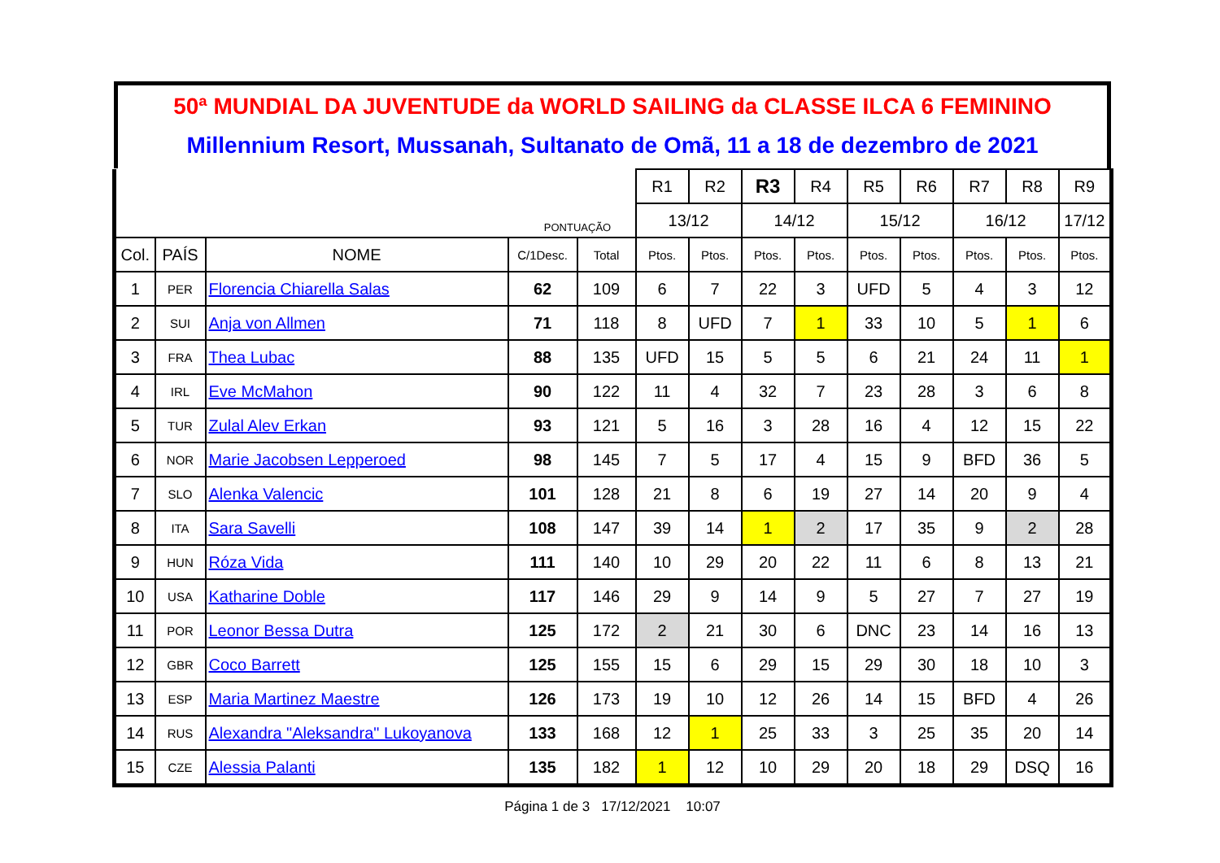50ª MUNDIAL DA JUVENTUDE da WORLD SAILING da CLASSE ILCA 6 FEMININO
Millennium Resort, Mussanah, Sultanato de Omã, 11 a 18 de dezembro de 2021
| | | | | | R1 | R2 | R3 | R4 | R5 | R6 | R7 | R8 | R9 | |
| | | | | | PONTUAÇÃO | | 13/12 | | 14/12 | | 15/12 | | 16/12 | 17/12 |
| Col. | PAÍS | NOME | C/1Desc. | Total | Ptos. | Ptos. | Ptos. | Ptos. | Ptos. | Ptos. | Ptos. | Ptos. | Ptos. | |
| 1 | PER | Florencia Chiarella Salas | 62 | 109 | 6 | 7 | 22 | 3 | UFD | 5 | 4 | 3 | 12 | |
| 2 | SUI | Anja von Allmen | 71 | 118 | 8 | UFD | 7 | 1 | 33 | 10 | 5 | 1 | 6 | |
| 3 | FRA | Thea Lubac | 88 | 135 | UFD | 15 | 5 | 5 | 6 | 21 | 24 | 11 | 1 | |
| 4 | IRL | Eve McMahon | 90 | 122 | 11 | 4 | 32 | 7 | 23 | 28 | 3 | 6 | 8 | |
| 5 | TUR | Zulal Alev Erkan | 93 | 121 | 5 | 16 | 3 | 28 | 16 | 4 | 12 | 15 | 22 | |
| 6 | NOR | Marie Jacobsen Lepperoed | 98 | 145 | 7 | 5 | 17 | 4 | 15 | 9 | BFD | 36 | 5 | |
| 7 | SLO | Alenka Valencic | 101 | 128 | 21 | 8 | 6 | 19 | 27 | 14 | 20 | 9 | 4 | |
| 8 | ITA | Sara Savelli | 108 | 147 | 39 | 14 | 1 | 2 | 17 | 35 | 9 | 2 | 28 | |
| 9 | HUN | Róza Vida | 111 | 140 | 10 | 29 | 20 | 22 | 11 | 6 | 8 | 13 | 21 | |
| 10 | USA | Katharine Doble | 117 | 146 | 29 | 9 | 14 | 9 | 5 | 27 | 7 | 27 | 19 | |
| 11 | POR | Leonor Bessa Dutra | 125 | 172 | 2 | 21 | 30 | 6 | DNC | 23 | 14 | 16 | 13 | |
| 12 | GBR | Coco Barrett | 125 | 155 | 15 | 6 | 29 | 15 | 29 | 30 | 18 | 10 | 3 | |
| 13 | ESP | Maria Martinez Maestre | 126 | 173 | 19 | 10 | 12 | 26 | 14 | 15 | BFD | 4 | 26 | |
| 14 | RUS | Alexandra "Aleksandra" Lukoyanova | 133 | 168 | 12 | 1 | 25 | 33 | 3 | 25 | 35 | 20 | 14 | |
| 15 | CZE | Alessia Palanti | 135 | 182 | 1 | 12 | 10 | 29 | 20 | 18 | 29 | DSQ | 16 | |
PONTUAÇÃO
Página 1 de 3 17/12/2021 10:07